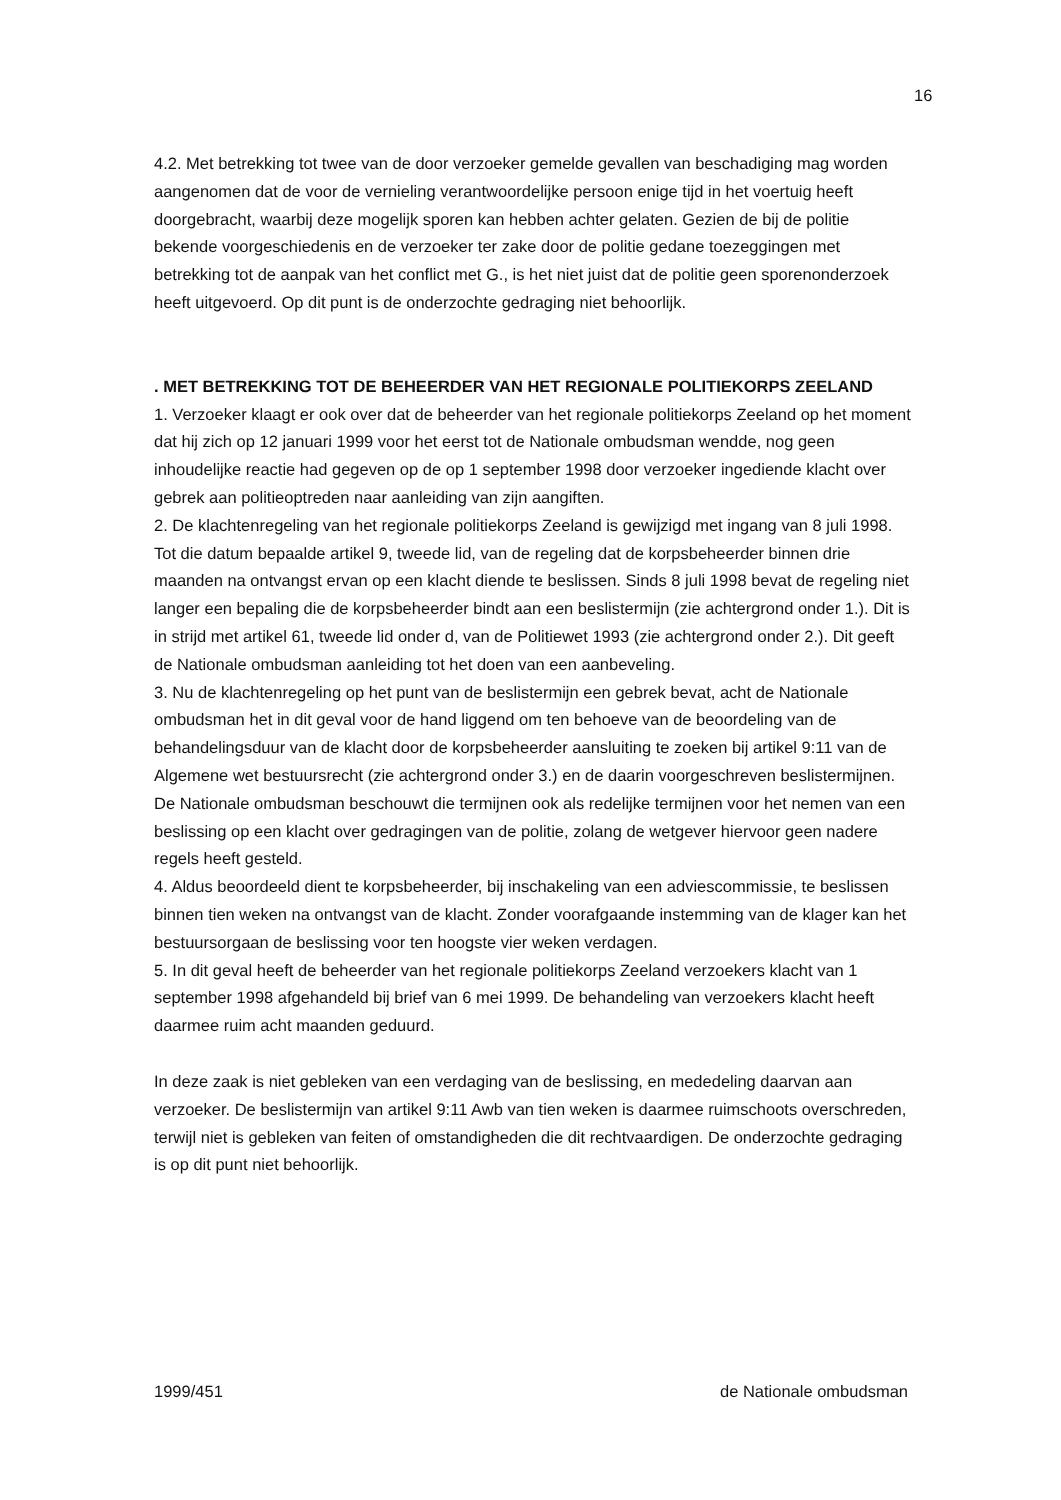16
4.2. Met betrekking tot twee van de door verzoeker gemelde gevallen van beschadiging mag worden aangenomen dat de voor de vernieling verantwoordelijke persoon enige tijd in het voertuig heeft doorgebracht, waarbij deze mogelijk sporen kan hebben achter gelaten. Gezien de bij de politie bekende voorgeschiedenis en de verzoeker ter zake door de politie gedane toezeggingen met betrekking tot de aanpak van het conflict met G., is het niet juist dat de politie geen sporenonderzoek heeft uitgevoerd. Op dit punt is de onderzochte gedraging niet behoorlijk.
. MET BETREKKING TOT DE BEHEERDER VAN HET REGIONALE POLITIEKORPS ZEELAND
1. Verzoeker klaagt er ook over dat de beheerder van het regionale politiekorps Zeeland op het moment dat hij zich op 12 januari 1999 voor het eerst tot de Nationale ombudsman wendde, nog geen inhoudelijke reactie had gegeven op de op 1 september 1998 door verzoeker ingediende klacht over gebrek aan politieoptreden naar aanleiding van zijn aangiften.
2. De klachtenregeling van het regionale politiekorps Zeeland is gewijzigd met ingang van 8 juli 1998. Tot die datum bepaalde artikel 9, tweede lid, van de regeling dat de korpsbeheerder binnen drie maanden na ontvangst ervan op een klacht diende te beslissen. Sinds 8 juli 1998 bevat de regeling niet langer een bepaling die de korpsbeheerder bindt aan een beslistermijn (zie achtergrond onder 1.). Dit is in strijd met artikel 61, tweede lid onder d, van de Politiewet 1993 (zie achtergrond onder 2.). Dit geeft de Nationale ombudsman aanleiding tot het doen van een aanbeveling.
3. Nu de klachtenregeling op het punt van de beslistermijn een gebrek bevat, acht de Nationale ombudsman het in dit geval voor de hand liggend om ten behoeve van de beoordeling van de behandelingsduur van de klacht door de korpsbeheerder aansluiting te zoeken bij artikel 9:11 van de Algemene wet bestuursrecht (zie achtergrond onder 3.) en de daarin voorgeschreven beslistermijnen. De Nationale ombudsman beschouwt die termijnen ook als redelijke termijnen voor het nemen van een beslissing op een klacht over gedragingen van de politie, zolang de wetgever hiervoor geen nadere regels heeft gesteld.
4. Aldus beoordeeld dient te korpsbeheerder, bij inschakeling van een adviescommissie, te beslissen binnen tien weken na ontvangst van de klacht. Zonder voorafgaande instemming van de klager kan het bestuursorgaan de beslissing voor ten hoogste vier weken verdagen.
5. In dit geval heeft de beheerder van het regionale politiekorps Zeeland verzoekers klacht van 1 september 1998 afgehandeld bij brief van 6 mei 1999. De behandeling van verzoekers klacht heeft daarmee ruim acht maanden geduurd.
In deze zaak is niet gebleken van een verdaging van de beslissing, en mededeling daarvan aan verzoeker. De beslistermijn van artikel 9:11 Awb van tien weken is daarmee ruimschoots overschreden, terwijl niet is gebleken van feiten of omstandigheden die dit rechtvaardigen. De onderzochte gedraging is op dit punt niet behoorlijk.
1999/451 de Nationale ombudsman